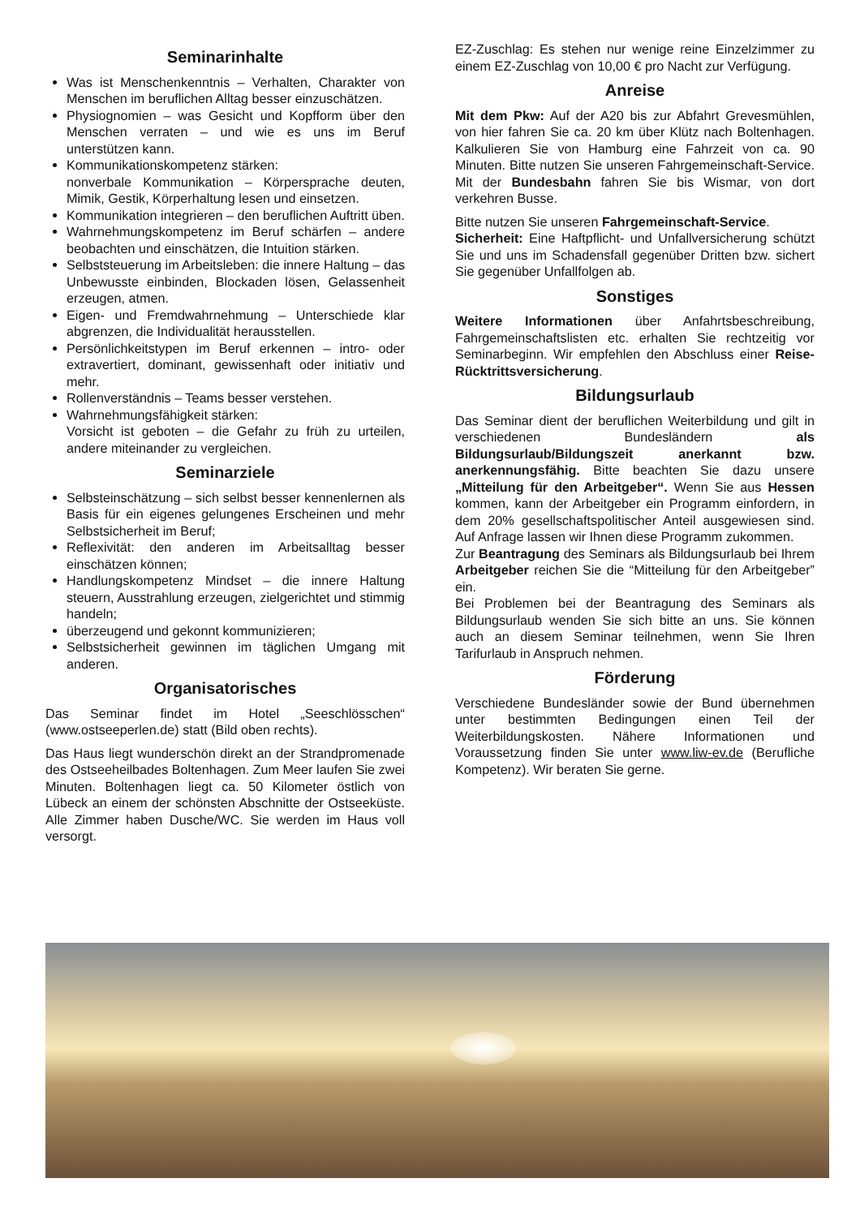Seminarinhalte
Was ist Menschenkenntnis – Verhalten, Charakter von Menschen im beruflichen Alltag besser einzuschätzen.
Physiognomien – was Gesicht und Kopfform über den Menschen verraten – und wie es uns im Beruf unterstützen kann.
Kommunikationskompetenz stärken:
nonverbale Kommunikation – Körpersprache deuten, Mimik, Gestik, Körperhaltung lesen und einsetzen.
Kommunikation integrieren – den beruflichen Auftritt üben.
Wahrnehmungskompetenz im Beruf schärfen – andere beobachten und einschätzen, die Intuition stärken.
Selbststeuerung im Arbeitsleben: die innere Haltung – das Unbewusste einbinden, Blockaden lösen, Gelassenheit erzeugen, atmen.
Eigen- und Fremdwahrnehmung – Unterschiede klar abgrenzen, die Individualität herausstellen.
Persönlichkeitstypen im Beruf erkennen – intro- oder extravertiert, dominant, gewissenhaft oder initiativ und mehr.
Rollenverständnis – Teams besser verstehen.
Wahrnehmungsfähigkeit stärken:
Vorsicht ist geboten – die Gefahr zu früh zu urteilen, andere miteinander zu vergleichen.
Seminarziele
Selbsteinschätzung – sich selbst besser kennenlernen als Basis für ein eigenes gelungenes Erscheinen und mehr Selbstsicherheit im Beruf;
Reflexivität: den anderen im Arbeitsalltag besser einschätzen können;
Handlungskompetenz Mindset – die innere Haltung steuern, Ausstrahlung erzeugen, zielgerichtet und stimmig handeln;
überzeugend und gekonnt kommunizieren;
Selbstsicherheit gewinnen im täglichen Umgang mit anderen.
Organisatorisches
Das Seminar findet im Hotel „Seeschlösschen“ (www.ostseeperlen.de) statt (Bild oben rechts).
Das Haus liegt wunderschön direkt an der Strandpromenade des Ostseeheilbades Boltenhagen. Zum Meer laufen Sie zwei Minuten. Boltenhagen liegt ca. 50 Kilometer östlich von Lübeck an einem der schönsten Abschnitte der Ostseeküste. Alle Zimmer haben Dusche/WC. Sie werden im Haus voll versorgt.
EZ-Zuschlag: Es stehen nur wenige reine Einzelzimmer zu einem EZ-Zuschlag von 10,00 € pro Nacht zur Verfügung.
Anreise
Mit dem Pkw: Auf der A20 bis zur Abfahrt Grevesmühlen, von hier fahren Sie ca. 20 km über Klütz nach Boltenhagen. Kalkulieren Sie von Hamburg eine Fahrzeit von ca. 90 Minuten. Bitte nutzen Sie unseren Fahrgemeinschaft-Service. Mit der Bundesbahn fahren Sie bis Wismar, von dort verkehren Busse.
Bitte nutzen Sie unseren Fahrgemeinschaft-Service.
Sicherheit: Eine Haftpflicht- und Unfallversicherung schützt Sie und uns im Schadensfall gegenüber Dritten bzw. sichert Sie gegenüber Unfallfolgen ab.
Sonstiges
Weitere Informationen über Anfahrtsbeschreibung, Fahrgemeinschaftslisten etc. erhalten Sie rechtzeitig vor Seminarbeginn. Wir empfehlen den Abschluss einer Reise-Rücktrittsversicherung.
Bildungsurlaub
Das Seminar dient der beruflichen Weiterbildung und gilt in verschiedenen Bundesländern als Bildungsurlaub/Bildungszeit anerkannt bzw. anerkennungsfähig. Bitte beachten Sie dazu unsere „Mitteilung für den Arbeitgeber“. Wenn Sie aus Hessen kommen, kann der Arbeitgeber ein Programm einfordern, in dem 20% gesellschaftspolitischer Anteil ausgewiesen sind. Auf Anfrage lassen wir Ihnen diese Programm zukommen.
Zur Beantragung des Seminars als Bildungsurlaub bei Ihrem Arbeitgeber reichen Sie die “Mitteilung für den Arbeitgeber” ein.
Bei Problemen bei der Beantragung des Seminars als Bildungsurlaub wenden Sie sich bitte an uns. Sie können auch an diesem Seminar teilnehmen, wenn Sie Ihren Tarifurlaub in Anspruch nehmen.
Förderung
Verschiedene Bundesländer sowie der Bund übernehmen unter bestimmten Bedingungen einen Teil der Weiterbildungskosten. Nähere Informationen und Voraussetzung finden Sie unter www.liw-ev.de (Berufliche Kompetenz). Wir beraten Sie gerne.